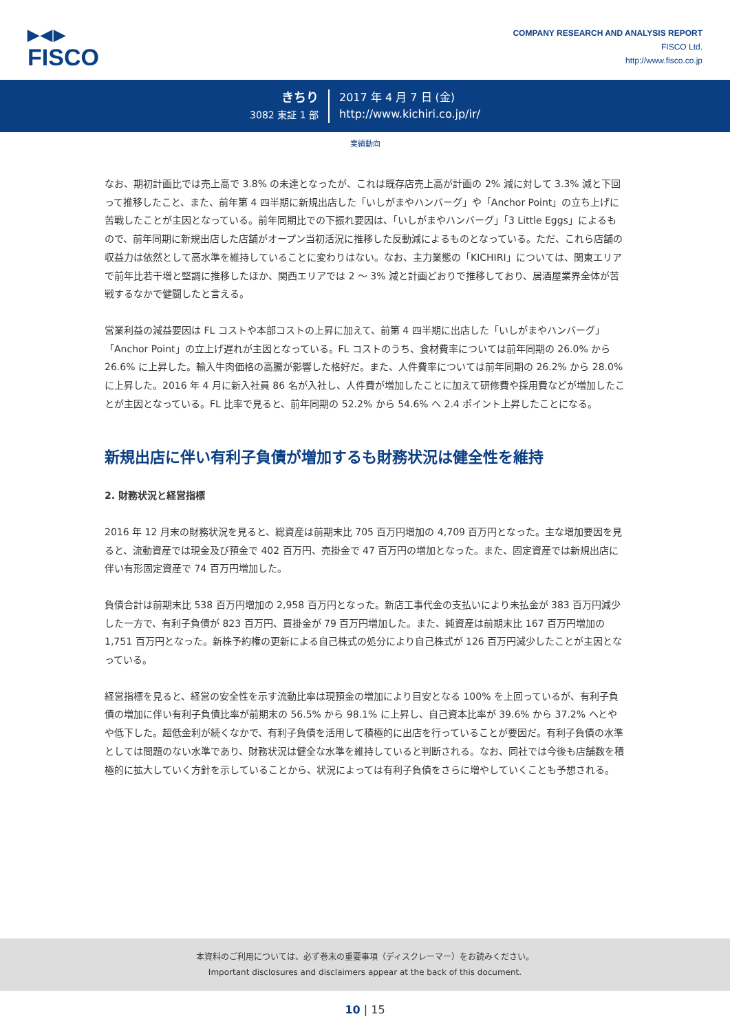▶◀▶
FISCO
COMPANY RESEARCH AND ANALYSIS REPORT
FISCO Ltd.
http://www.fisco.co.jp
きちり
3082 東証 1 部
2017 年 4 月 7 日 (金)
http://www.kichiri.co.jp/ir/
業績動向
なお、期初計画比では売上高で 3.8% の未達となったが、これは既存店売上高が計画の 2% 減に対して 3.3% 減と下回って推移したこと、また、前年第 4 四半期に新規出店した「いしがまやハンバーグ」や「Anchor Point」の立ち上げに苦戦したことが主因となっている。前年同期比での下振れ要因は、「いしがまやハンバーグ」「3 Little Eggs」によるもので、前年同期に新規出店した店舗がオープン当初活況に推移した反動減によるものとなっている。ただ、これら店舗の収益力は依然として高水準を維持していることに変わりはない。なお、主力業態の「KICHIRI」については、関東エリアで前年比若干増と堅調に推移したほか、関西エリアでは 2 〜 3% 減と計画どおりで推移しており、居酒屋業界全体が苦戦するなかで健闘したと言える。
営業利益の減益要因は FL コストや本部コストの上昇に加えて、前第 4 四半期に出店した「いしがまやハンバーグ」「Anchor Point」の立上げ遅れが主因となっている。FL コストのうち、食材費率については前年同期の 26.0% から 26.6% に上昇した。輸入牛肉価格の高騰が影響した格好だ。また、人件費率については前年同期の 26.2% から 28.0% に上昇した。2016 年 4 月に新入社員 86 名が入社し、人件費が増加したことに加えて研修費や採用費などが増加したことが主因となっている。FL 比率で見ると、前年同期の 52.2% から 54.6% へ 2.4 ポイント上昇したことになる。
新規出店に伴い有利子負債が増加するも財務状況は健全性を維持
2. 財務状況と経営指標
2016 年 12 月末の財務状況を見ると、総資産は前期末比 705 百万円増加の 4,709 百万円となった。主な増加要因を見ると、流動資産では現金及び預金で 402 百万円、売掛金で 47 百万円の増加となった。また、固定資産では新規出店に伴い有形固定資産で 74 百万円増加した。
負債合計は前期末比 538 百万円増加の 2,958 百万円となった。新店工事代金の支払いにより未払金が 383 百万円減少した一方で、有利子負債が 823 百万円、買掛金が 79 百万円増加した。また、純資産は前期末比 167 百万円増加の 1,751 百万円となった。新株予約権の更新による自己株式の処分により自己株式が 126 百万円減少したことが主因となっている。
経営指標を見ると、経営の安全性を示す流動比率は現預金の増加により目安となる 100% を上回っているが、有利子負債の増加に伴い有利子負債比率が前期末の 56.5% から 98.1% に上昇し、自己資本比率が 39.6% から 37.2% へとやや低下した。超低金利が続くなかで、有利子負債を活用して積極的に出店を行っていることが要因だ。有利子負債の水準としては問題のない水準であり、財務状況は健全な水準を維持していると判断される。なお、同社では今後も店舗数を積極的に拡大していく方針を示していることから、状況によっては有利子負債をさらに増やしていくことも予想される。
本資料のご利用については、必ず巻末の重要事項（ディスクレーマー）をお読みください。
Important disclosures and disclaimers appear at the back of this document.
10 | 15